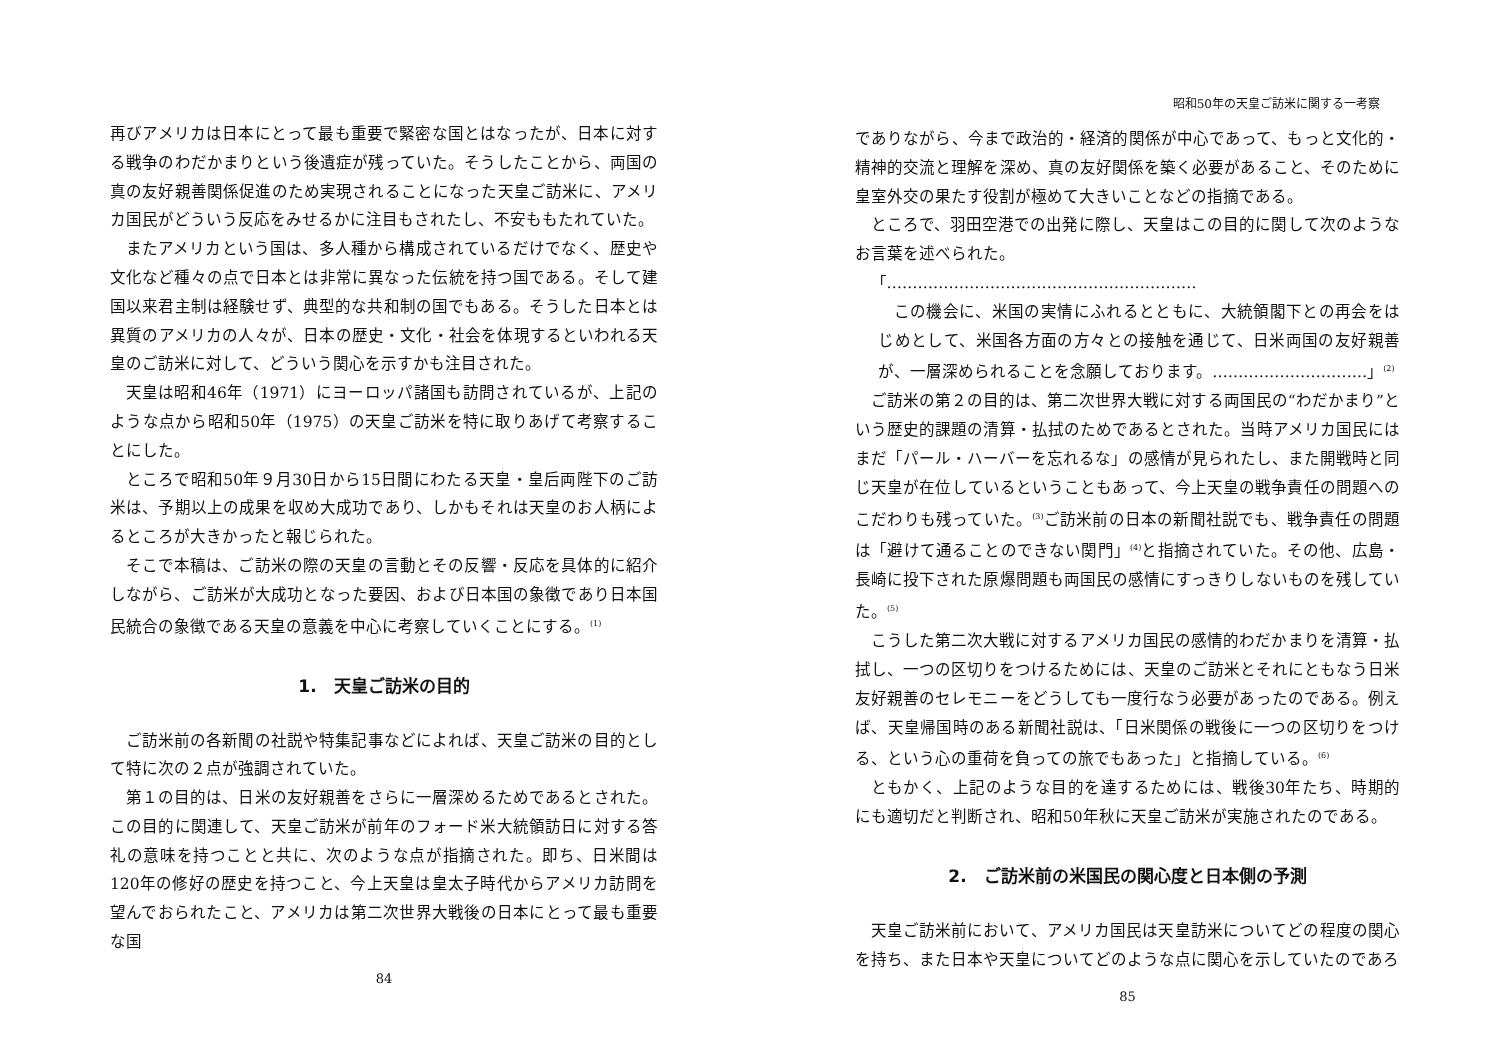再びアメリカは日本にとって最も重要で緊密な国とはなったが、日本に対する戦争のわだかまりという後遺症が残っていた。そうしたことから、両国の真の友好親善関係促進のため実現されることになった天皇ご訪米に、アメリカ国民がどういう反応をみせるかに注目もされたし、不安ももたれていた。
またアメリカという国は、多人種から構成されているだけでなく、歴史や文化など種々の点で日本とは非常に異なった伝統を持つ国である。そして建国以来君主制は経験せず、典型的な共和制の国でもある。そうした日本とは異質のアメリカの人々が、日本の歴史・文化・社会を体現するといわれる天皇のご訪米に対して、どういう関心を示すかも注目された。
天皇は昭和46年（1971）にヨーロッパ諸国も訪問されているが、上記のような点から昭和50年（1975）の天皇ご訪米を特に取りあげて考察することにした。
ところで昭和50年９月30日から15日間にわたる天皇・皇后両陛下のご訪米は、予期以上の成果を収め大成功であり、しかもそれは天皇のお人柄によるところが大きかったと報じられた。
そこで本稿は、ご訪米の際の天皇の言動とその反響・反応を具体的に紹介しながら、ご訪米が大成功となった要因、および日本国の象徴であり日本国民統合の象徴である天皇の意義を中心に考察していくことにする。<sup>(1)</sup>
1.　天皇ご訪米の目的
ご訪米前の各新聞の社説や特集記事などによれば、天皇ご訪米の目的として特に次の２点が強調されていた。
第１の目的は、日米の友好親善をさらに一層深めるためであるとされた。この目的に関連して、天皇ご訪米が前年のフォード米大統領訪日に対する答礼の意味を持つことと共に、次のような点が指摘された。即ち、日米間は120年の修好の歴史を持つこと、今上天皇は皇太子時代からアメリカ訪問を望んでおられたこと、アメリカは第二次世界大戦後の日本にとって最も重要な国
84
昭和50年の天皇ご訪米に関する一考察
でありながら、今まで政治的・経済的関係が中心であって、もっと文化的・精神的交流と理解を深め、真の友好関係を築く必要があること、そのために皇室外交の果たす役割が極めて大きいことなどの指摘である。
ところで、羽田空港での出発に際し、天皇はこの目的に関して次のようなお言葉を述べられた。
「……………………………………………………
この機会に、米国の実情にふれるとともに、大統領閣下との再会をはじめとして、米国各方面の方々との接触を通じて、日米両国の友好親善が、一層深められることを念願しております。…………………………」<sup>(2)</sup>
ご訪米の第２の目的は、第二次世界大戦に対する両国民の“わだかまり”という歴史的課題の清算・払拭のためであるとされた。当時アメリカ国民にはまだ「パール・ハーバーを忘れるな」の感情が見られたし、また開戦時と同じ天皇が在位しているということもあって、今上天皇の戦争責任の問題へのこだわりも残っていた。<sup>(3)</sup>ご訪米前の日本の新聞社説でも、戦争責任の問題は「避けて通ることのできない関門」<sup>(4)</sup>と指摘されていた。その他、広島・長崎に投下された原爆問題も両国民の感情にすっきりしないものを残していた。<sup>(5)</sup>
こうした第二次大戦に対するアメリカ国民の感情的わだかまりを清算・払拭し、一つの区切りをつけるためには、天皇のご訪米とそれにともなう日米友好親善のセレモニーをどうしても一度行なう必要があったのである。例えば、天皇帰国時のある新聞社説は、「日米関係の戦後に一つの区切りをつける、という心の重荷を負っての旅でもあった」と指摘している。<sup>(6)</sup>
ともかく、上記のような目的を達するためには、戦後30年たち、時期的にも適切だと判断され、昭和50年秋に天皇ご訪米が実施されたのである。
2.　ご訪米前の米国民の関心度と日本側の予測
天皇ご訪米前において、アメリカ国民は天皇訪米についてどの程度の関心を持ち、また日本や天皇についてどのような点に関心を示していたのであろ
85